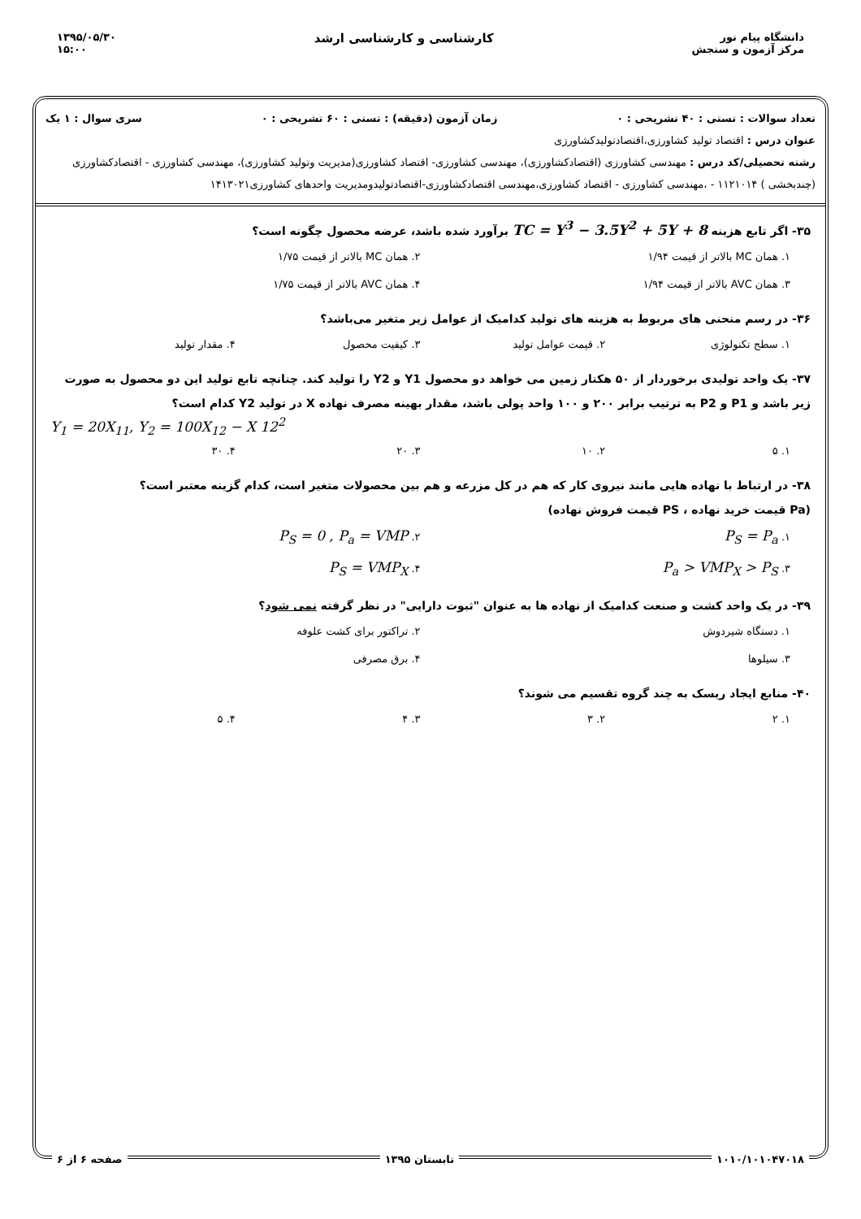دانشگاه پیام نور
مرکز آزمون و سنجش
کارشناسی و کارشناسی ارشد
۱۳۹۵/۰۵/۳۰
۱۵:۰۰
تعداد سوالات : تستی : ۴۰ تشریحی : ۰ زمان آزمون (دقیقه) : تستی : ۶۰ تشریحی : ۰ سری سوال : ۱ یک
عنوان درس : اقتصاد تولید کشاورزی،اقتصادتولیدکشاورزی
رشته تحصیلی/کد درس : مهندسی کشاورزی (اقتصادکشاورزی)، مهندسی کشاورزی- اقتصاد کشاورزی(مدیریت وتولید کشاورزی)، مهندسی کشاورزی - اقتصادکشاورزی (چندبخشی ) ۱۱۲۱۰۱۴ - ،مهندسی کشاورزی - اقتصاد کشاورزی،مهندسی اقتصادکشاورزی-اقتصادتولیدومدیریت واحدهای کشاورزی۱۴۱۳۰۲۱
۳۵- اگر تابع هزینه TC = Y<sup>3</sup> − 3.5Y<sup>2</sup> + 5Y + 8 برآورد شده باشد، عرضه محصول چگونه است؟
۱. همان MC بالاتر از قیمت ۱/۹۴ ۲. همان MC بالاتر از قیمت ۱/۷۵ ۳. همان AVC بالاتر از قیمت ۱/۹۴ ۴. همان AVC بالاتر از قیمت ۱/۷۵
۳۶- در رسم منحنی های مربوط به هزینه های تولید کدامیک از عوامل زیر متغیر می‌باشد؟
۱. سطح تکنولوژی ۲. قیمت عوامل تولید ۳. کیفیت محصول ۴. مقدار تولید
۳۷- یک واحد تولیدی برخوردار از ۵۰ هکتار زمین می خواهد دو محصول Y1 و Y2 را تولید کند. چنانچه تابع تولید این دو محصول به صورت زیر باشد و P1 و P2 به ترتیب برابر ۲۰۰ و ۱۰۰ واحد پولی باشد، مقدار بهینه مصرف نهاده X در تولید Y2 کدام است؟
Y<sub>1</sub> = 20X<sub>11</sub>, Y<sub>2</sub> = 100X<sub>12</sub> − X 12<sup>2</sup>
۱. ۵ ۲. ۱۰ ۳. ۲۰ ۴. ۳۰
۳۸- در ارتباط با نهاده هایی مانند نیروی کار که هم در کل مزرعه و هم بین محصولات متغیر است، کدام گزینه معتبر است؟
(Pa قیمت خرید نهاده ، PS قیمت فروش نهاده)
۱. P<sub>S</sub> = P<sub>a</sub> ۲. P<sub>S</sub> = 0 , P<sub>a</sub> = VMP ۳. P<sub>a</sub> > VMP<sub>X</sub> > P<sub>S</sub> ۴. P<sub>S</sub> = VMP<sub>X</sub>
۳۹- در یک واحد کشت و صنعت کدامیک از نهاده ها به عنوان "ثبوت دارایی" در نظر گرفته نمی شود؟
۱. دستگاه شیردوش ۲. تراکتور برای کشت علوفه ۳. سیلوها ۴. برق مصرفی
۴۰- منابع ایجاد ریسک به چند گروه تقسیم می شوند؟
۱. ۲ ۲. ۳ ۳. ۴ ۴. ۵
۱۰۱۰/۱۰۱۰۴۷۰۱۸ تابستان ۱۳۹۵ صفحه ۶ از ۶